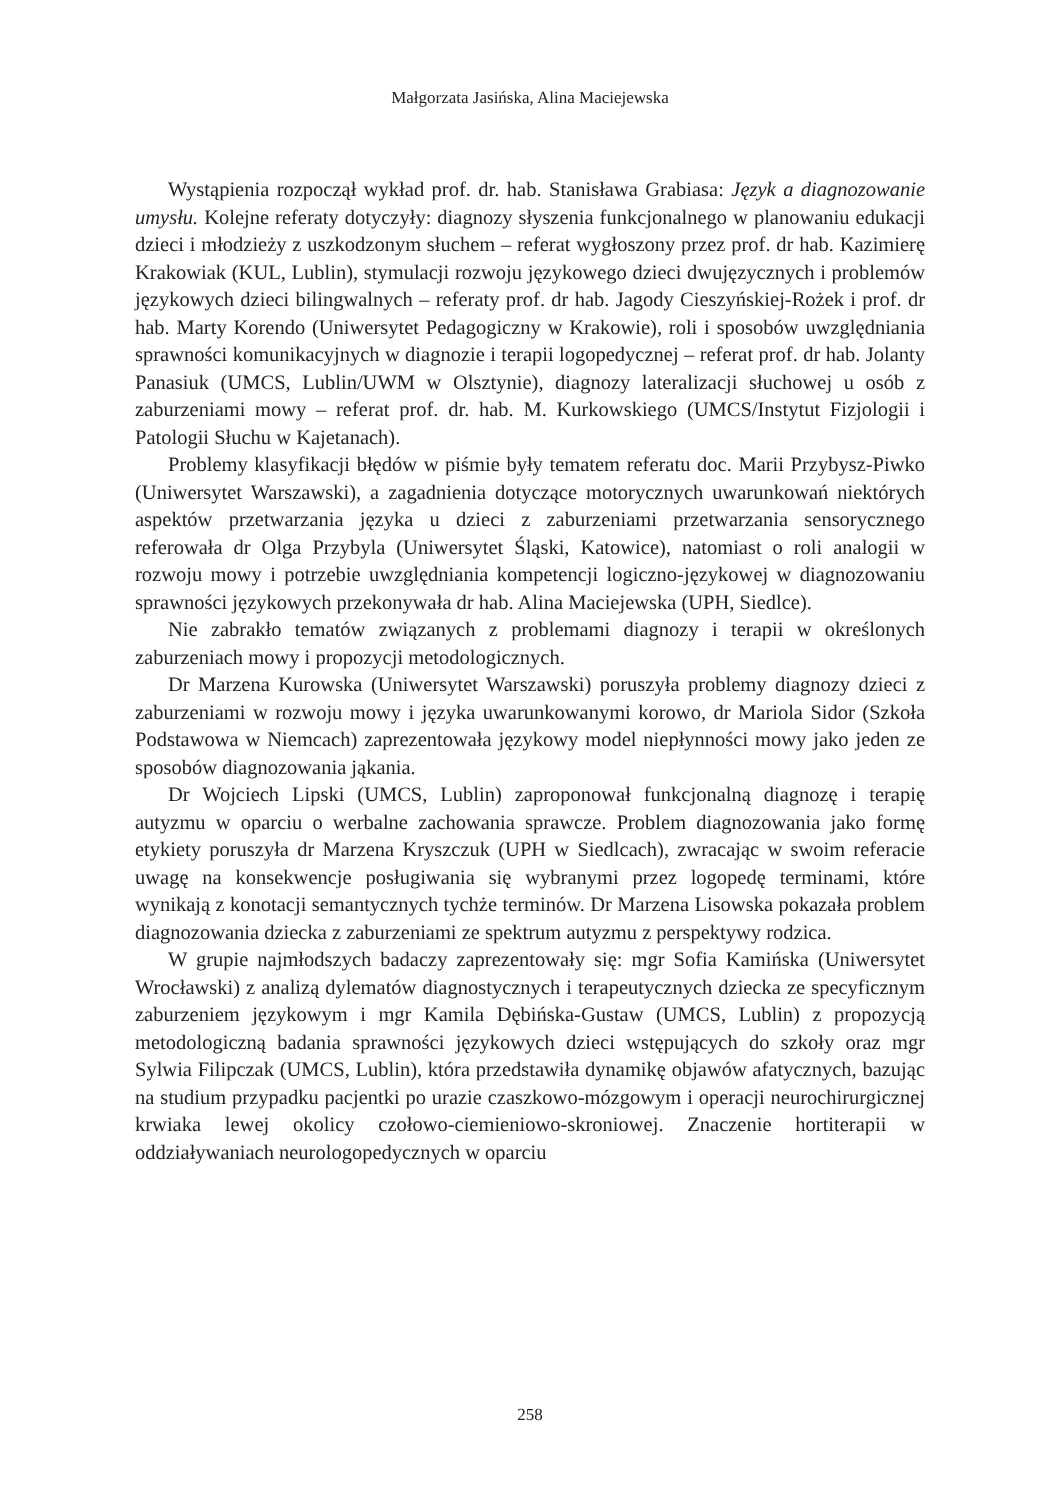Małgorzata Jasińska, Alina Maciejewska
Wystąpienia rozpoczął wykład prof. dr. hab. Stanisława Grabiasa: Język a diagnozowanie umysłu. Kolejne referaty dotyczyły: diagnozy słyszenia funkcjonalnego w planowaniu edukacji dzieci i młodzieży z uszkodzonym słuchem – referat wygłoszony przez prof. dr hab. Kazimierę Krakowiak (KUL, Lublin), stymulacji rozwoju językowego dzieci dwujęzycznych i problemów językowych dzieci bilingwalnych – referaty prof. dr hab. Jagody Cieszyńskiej-Rożek i prof. dr hab. Marty Korendo (Uniwersytet Pedagogiczny w Krakowie), roli i sposobów uwzględniania sprawności komunikacyjnych w diagnozie i terapii logopedycznej – referat prof. dr hab. Jolanty Panasiuk (UMCS, Lublin/UWM w Olsztynie), diagnozy lateralizacji słuchowej u osób z zaburzeniami mowy – referat prof. dr. hab. M. Kurkowskiego (UMCS/Instytut Fizjologii i Patologii Słuchu w Kajetanach).
Problemy klasyfikacji błędów w piśmie były tematem referatu doc. Marii Przybysz-Piwko (Uniwersytet Warszawski), a zagadnienia dotyczące motorycznych uwarunkowań niektórych aspektów przetwarzania języka u dzieci z zaburzeniami przetwarzania sensorycznego referowała dr Olga Przybyla (Uniwersytet Śląski, Katowice), natomiast o roli analogii w rozwoju mowy i potrzebie uwzględniania kompetencji logiczno-językowej w diagnozowaniu sprawności językowych przekonywała dr hab. Alina Maciejewska (UPH, Siedlce).
Nie zabrakło tematów związanych z problemami diagnozy i terapii w określonych zaburzeniach mowy i propozycji metodologicznych.
Dr Marzena Kurowska (Uniwersytet Warszawski) poruszyła problemy diagnozy dzieci z zaburzeniami w rozwoju mowy i języka uwarunkowanymi korowo, dr Mariola Sidor (Szkoła Podstawowa w Niemcach) zaprezentowała językowy model niepłynności mowy jako jeden ze sposobów diagnozowania jąkania.
Dr Wojciech Lipski (UMCS, Lublin) zaproponował funkcjonalną diagnozę i terapię autyzmu w oparciu o werbalne zachowania sprawcze. Problem diagnozowania jako formę etykiety poruszyła dr Marzena Kryszczuk (UPH w Siedlcach), zwracając w swoim referacie uwagę na konsekwencje posługiwania się wybranymi przez logopedę terminami, które wynikają z konotacji semantycznych tychże terminów. Dr Marzena Lisowska pokazała problem diagnozowania dziecka z zaburzeniami ze spektrum autyzmu z perspektywy rodzica.
W grupie najmłodszych badaczy zaprezentowały się: mgr Sofia Kamińska (Uniwersytet Wrocławski) z analizą dylematów diagnostycznych i terapeutycznych dziecka ze specyficznym zaburzeniem językowym i mgr Kamila Dębińska-Gustaw (UMCS, Lublin) z propozycją metodologiczną badania sprawności językowych dzieci wstępujących do szkoły oraz mgr Sylwia Filipczak (UMCS, Lublin), która przedstawiła dynamikę objawów afatycznych, bazując na studium przypadku pacjentki po urazie czaszkowo-mózgowym i operacji neurochirurgicznej krwiaka lewej okolicy czołowo-ciemieniowo-skroniowej. Znaczenie hortiterapii w oddziaływaniach neurologopedycznych w oparciu
258